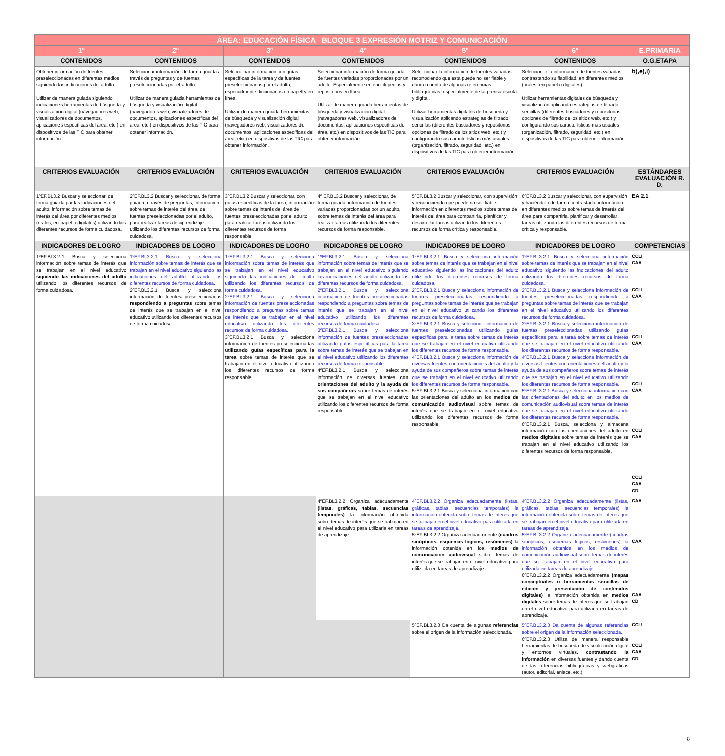| ÁREA: EDUCACIÓN FÍSICA BLOQUE 3 EXPRESIÓN MOTRIZ Y COMUNICACIÓN | | | | | | |
| --- | --- | --- | --- | --- | --- | --- |
| 1º | 2º | 3º | 4º | 5º | 6º | E.PRIMARIA |
| CONTENIDOS | CONTENIDOS | CONTENIDOS | CONTENIDOS | CONTENIDOS | CONTENIDOS | O.G.ETAPA |
| Obtener información de fuentes preseleccionadas en diferentes medios siguiendo las indicaciones del adulto. Utilizar de manera guiada siguiendo indicaciones herramientas de búsqueda y visualización digital (navegadores web, visualizadores de documentos, aplicaciones específicas del área, etc.) en dispositivos de las TIC para obtener información. | Seleccionar información de forma guiada a través de preguntas y de fuentes preseleccionadas por el adulto. Utilizar de manera guiada herramientas de búsqueda y visualización digital (navegadores web, visualizadores de documentos, aplicaciones específicas del área, etc.) en dispositivos de las TIC para obtener información. | Seleccionar información con guías específicas de la tarea y de fuentes preseleccionadas por el adulto, especialmente diccionarios en papel y en línea. Utilizar de manera guiada herramientas de búsqueda y visualización digital (navegadores web, visualizadores de documentos, aplicaciones específicas del área, etc.) en dispositivos de las TIC para obtener información. | Seleccionar información de forma guiada de fuentes variadas proporcionadas por un adulto. Especialmente en enciclopedias y repositorios en línea. Utilizar de manera guiada herramientas de búsqueda y visualización digital (navegadores web, visualizadores de documentos, aplicaciones específicas del área, etc.) en dispositivos de las TIC para obtener información. | Seleccionar la información de fuentes variadas reconociendo que esta puede no ser fiable y dando cuenta de algunas referencias bibliográficas, especialmente de la prensa escrita y digital. Utilizar herramientas digitales de búsqueda y visualización aplicando estrategias de filtrado sencillas (diferentes buscadores y repositorios, opciones de filtrado de los sitios web, etc.) y configurando sus características más usuales (organización, filtrado, seguridad, etc.) en dispositivos de las TIC para obtener información. | Seleccionar la información de fuentes variadas, contrastando su fiabilidad, en diferentes medios (orales, en papel o digitales). Utilizar herramientas digitales de búsqueda y visualización aplicando estrategias de filtrado sencillas (diferentes buscadores y repositorios, opciones de filtrado de los sitios web, etc.) y configurando sus características más usuales (organización, filtrado, seguridad, etc.) en dispositivos de las TIC para obtener información. | b),e),i) |
| CRITERIOS EVALUACIÓN | CRITERIOS EVALUACIÓN | CRITERIOS EVALUACIÓN | CRITERIOS EVALUACIÓN | CRITERIOS EVALUACIÓN | CRITERIOS EVALUACIÓN | ESTÁNDARES EVALUACIÓN R. D. |
| 1ºEF.BL3.2 Buscar y seleccionar, de forma guiada por las indicaciones del adulto, información sobre temas de interés del área por diferentes medios (orales, en papel o digitales) utilizando los diferentes recursos de forma cuidadosa. | 2ºEF.BL3.2 Buscar y seleccionar, de forma guiada a través de preguntas, información sobre temas de interés del área, de fuentes preseleccionadas por el adulto, para realizar tareas de aprendizaje utilizando los diferentes recursos de forma cuidadosa. | 3ºEF.BL3.2 Buscar y seleccionar, con guías específicas de la tarea, información sobre temas de interés del área de fuentes preseleccionadas por el adulto para realizar tareas utilizando los diferentes recursos de forma responsable. | 4º EF.BL3.2 Buscar y seleccionar, de forma guiada, información de fuentes variadas proporcionadas por un adulto, sobre temas de interés del área para realizar tareas utilizando los diferentes recursos de forma responsable. | 5ºEF.BL3.2 Buscar y seleccionar, con supervisión y reconociendo que puede no ser fiable, información en diferentes medios sobre temas de interés del área para compartirla, planificar y desarrollar tareas utilizando los diferentes recursos de forma crítica y responsable. | 6ºEF.BL3.2 Buscar y seleccionar, con supervisión y haciéndolo de forma contrastada, información en diferentes medios sobre temas de interés del área para compartirla, planificar y desarrollar tareas utilizando los diferentes recursos de forma crítica y responsable. | EA 2.1 |
| INDICADORES DE LOGRO | INDICADORES DE LOGRO | INDICADORES DE LOGRO | INDICADORES DE LOGRO | INDICADORES DE LOGRO | INDICADORES DE LOGRO | COMPETENCIAS |
| 1ºEF.BL3.2.1 Busca y selecciona información sobre temas de interés que se trabajan en el nivel educativo siguiendo las indicaciones del adulto utilizando los diferentes recursos de forma cuidadosa. | 1ºEF.BL3.2.1 Busca y selecciona información sobre temas de interés que se trabajan en el nivel educativo siguiendo las indicaciones del adulto utilizando los diferentes recursos de forma cuidadosa. 2ºEF.BL3.2.1 Busca y selecciona información de fuentes preseleccionadas respondiendo a preguntas sobre temas de interés que se trabajan en el nivel educativo utilizando los diferentes recursos de forma cuidadosa. | 1ºEF.BL3.2.1 Busca y selecciona información sobre temas de interés que se trabajan en el nivel educativo siguiendo las indicaciones del adulto utilizando los diferentes recursos de forma cuidadosa. 2ºEF.BL3.2.1 Busca y selecciona información de fuentes preseleccionadas respondiendo a preguntas sobre temas de interés que se trabajan en el nivel educativo utilizando los diferentes recursos de forma cuidadosa. 3ºEF.BL3.2.1 Busca y selecciona información de fuentes preseleccionadas utilizando guías específicas para la tarea sobre temas de interés que se trabajan en el nivel educativo utilizando los diferentes recursos de forma responsable. | 1ºEF.BL3.2.1 Busca y selecciona información sobre temas de interés que se trabajan en el nivel educativo siguiendo las indicaciones del adulto utilizando los diferentes recursos de forma cuidadosa. 2ºEF.BL3.2.1 Busca y selecciona información de fuentes preseleccionadas respondiendo a preguntas sobre temas de interés que se trabajan en el nivel educativo utilizando los diferentes recursos de forma cuidadosa. 3ºEF.BL3.2.1 Busca y selecciona información de fuentes preseleccionadas utilizando guías específicas para la tarea sobre temas de interés que se trabajan en el nivel educativo utilizando los diferentes recursos de forma responsable. 4ºEF.BL3.2.1 Busca y selecciona información de diversas fuentes con orientaciones del adulto y la ayuda de sus compañeros sobre temas de interés que se trabajan en el nivel educativo utilizando los diferentes recursos de forma responsable. | 1ºEF.BL3.2.1 Busca y selecciona información sobre temas de interés que se trabajan en el nivel educativo siguiendo las indicaciones del adulto utilizando los diferentes recursos de forma cuidadosa. 2ºEF.BL3.2.1 Busca y selecciona información de fuentes preseleccionadas respondiendo a preguntas sobre temas de interés que se trabajan en el nivel educativo utilizando los diferentes recursos de forma cuidadosa. 3ºEF.BL3.2.1 Busca y selecciona información de fuentes preseleccionadas utilizando guías específicas para la tarea sobre temas de interés que se trabajan en el nivel educativo utilizando los diferentes recursos de forma responsable. 4ºEF.BL3.2.1 Busca y selecciona información de diversas fuentes con orientaciones del adulto y la ayuda de sus compañeros sobre temas de interés que se trabajan en el nivel educativo utilizando los diferentes recursos de forma responsable. 5ºEF.BL3.2.1 Busca y selecciona información con las orientaciones del adulto en los medios de comunicación audiovisual sobre temas de interés que se trabajan en el nivel educativo utilizando los diferentes recursos de forma responsable. | 1ºEF.BL3.2.1 Busca y selecciona información sobre temas de interés que se trabajan en el nivel educativo siguiendo las indicaciones del adulto utilizando los diferentes recursos de forma cuidadosa. 2ºEF.BL3.2.1 Busca y selecciona información de fuentes preseleccionadas respondiendo a preguntas sobre temas de interés que se trabajan en el nivel educativo utilizando los diferentes recursos de forma cuidadosa. 3ºEF.BL3.2.1 Busca y selecciona información de fuentes preseleccionadas utilizando guías específicas para la tarea sobre temas de interés que se trabajan en el nivel educativo utilizando los diferentes recursos de forma responsable. 4ºEF.BL3.2.1 Busca y selecciona información de diversas fuentes con orientaciones del adulto y la ayuda de sus compañeros sobre temas de interés que se trabajan en el nivel educativo utilizando los diferentes recursos de forma responsable. 5ºEF.BL3.2.1 Busca y selecciona información con las orientaciones del adulto en los medios de comunicación audiovisual sobre temas de interés que se trabajan en el nivel educativo utilizando los diferentes recursos de forma responsable. 6ºEF.BL3.2.1 Busca, selecciona y almacena información con las orientaciones del adulto en medios digitales sobre temas de interés que se trabajan en el nivel educativo utilizando los diferentes recursos de forma responsable. | CCLI CAA CCLI CAA CCLI CAA CCLI CAA CCLI CAA CCLI CAA CD |
| | | | 4ºEF.BL3.2.2 Organiza adecuadamente (listas, gráficas, tablas, secuencias temporales) la información obtenida sobre temas de interés que se trabajan en el nivel educativo para utilizarla en tareas de aprendizaje. | 4ºEF.BL3.2.2 Organiza adecuadamente (listas, gráficas, tablas, secuencias temporales) la información obtenida sobre temas de interés que se trabajan en el nivel educativo para utilizarla en tareas de aprendizaje. 5ºEF.BL3.2.2 Organiza adecuadamente (cuadros sinópticos, esquemas lógicos, resúmenes) la información obtenida en los medios de comunicación audiovisual sobre temas de interés que se trabajan en el nivel educativo para utilizarla en tareas de aprendizaje. | 4ºEF.BL3.2.2 Organiza adecuadamente (listas, gráficas, tablas, secuencias temporales) la información obtenida sobre temas de interés que se trabajan en el nivel educativo para utilizarla en tareas de aprendizaje. 5ºEF.BL3.2.2 Organiza adecuadamente (cuadros sinópticos, esquemas lógicos, resúmenes) la información obtenida en los medios de comunicación audiovisual sobre temas de interés que se trabajan en el nivel educativo para utilizarla en tareas de aprendizaje. 6ºEF.BL3.2.2 Organiza adecuadamente (mapas conceptuales o herramientas sencillas de edición y presentación de contenidos digitales) la información obtenida en medios digitales sobre temas de interés que se trabajan en el nivel educativo para utilizarla en tareas de aprendizaje. | CAA CAA CAA CD |
| | | | | 5ºEF.BL3.2.3 Da cuenta de algunas referencias sobre el origen de la información seleccionada. | 5ºEF.BL3.2.3 Da cuenta de algunas referencias sobre el origen de la información seleccionada. 6ºEF.BL3.2.3 Utiliza de manera responsable herramientas de búsqueda de visualización digital y entornos virtuales, contrastando la información en diversas fuentes y dando cuenta de las referencias bibliográficas y webgráficas (autor, editorial, enlace, etc.). | CCLI CCLI CAA CD |
8